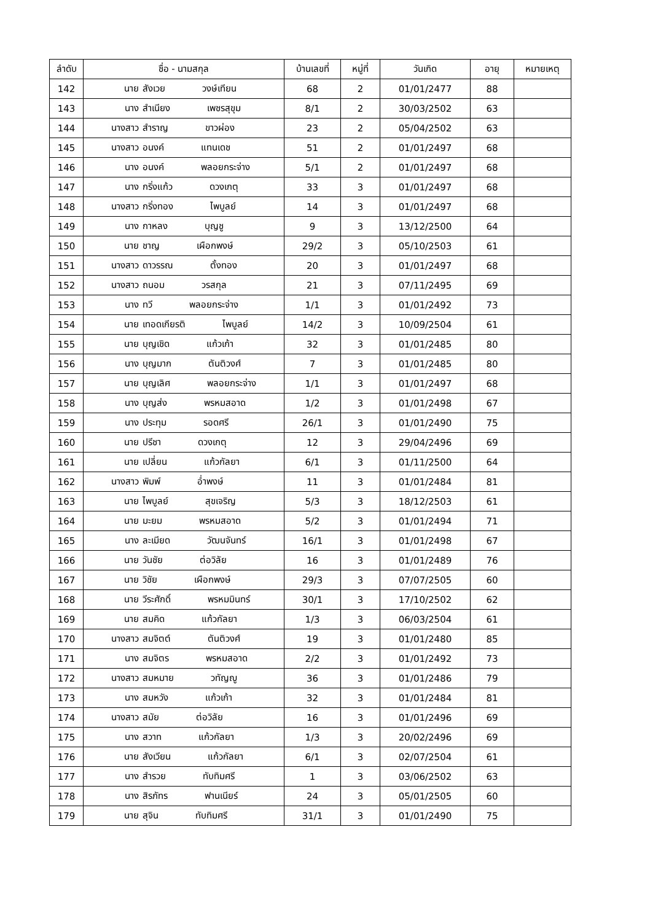| ลำดับ | ชื่อ - นามสกุล | บ้านเลขที่ | หมู่ที่ | วันเกิด | อายุ | หมายเหตุ |
| --- | --- | --- | --- | --- | --- | --- |
| 142 | นาย สังเวย วงษ์เทียน | 68 | 2 | 01/01/2477 | 88 | |
| 143 | นาง สำเนียง เพชรสุขุม | 8/1 | 2 | 30/03/2502 | 63 | |
| 144 | นางสาว สำราญ ขาวผ่อง | 23 | 2 | 05/04/2502 | 63 | |
| 145 | นางสาว อนงค์ แทนเดช | 51 | 2 | 01/01/2497 | 68 | |
| 146 | นาง อนงค์ พลอยกระจ่าง | 5/1 | 2 | 01/01/2497 | 68 | |
| 147 | นาง กริ่งแก้ว ดวงเกตุ | 33 | 3 | 01/01/2497 | 68 | |
| 148 | นางสาว กริ่งทอง ไพบูลย์ | 14 | 3 | 01/01/2497 | 68 | |
| 149 | นาง กาหลง บุญชู | 9 | 3 | 13/12/2500 | 64 | |
| 150 | นาย ชาญ เผือกพงษ์ | 29/2 | 3 | 05/10/2503 | 61 | |
| 151 | นางสาว ดาวรรณ ตั้งทอง | 20 | 3 | 01/01/2497 | 68 | |
| 152 | นางสาว ถนอม วรสกุล | 21 | 3 | 07/11/2495 | 69 | |
| 153 | นาง ทวี พลอยกระจ่าง | 1/1 | 3 | 01/01/2492 | 73 | |
| 154 | นาย เทอดเกียรติ ไพบูลย์ | 14/2 | 3 | 10/09/2504 | 61 | |
| 155 | นาย บุญเชิด แก้วเก้า | 32 | 3 | 01/01/2485 | 80 | |
| 156 | นาง บุญมาก ตันติวงศ์ | 7 | 3 | 01/01/2485 | 80 | |
| 157 | นาย บุญเลิศ พลอยกระจ่าง | 1/1 | 3 | 01/01/2497 | 68 | |
| 158 | นาง บุญส่ง พรหมสอาด | 1/2 | 3 | 01/01/2498 | 67 | |
| 159 | นาง ประทุม รอดศรี | 26/1 | 3 | 01/01/2490 | 75 | |
| 160 | นาย ปรีชา ดวงเกตุ | 12 | 3 | 29/04/2496 | 69 | |
| 161 | นาย เปลี่ยน แก้วกัลยา | 6/1 | 3 | 01/11/2500 | 64 | |
| 162 | นางสาว พิมพ์ อ่ำพงษ์ | 11 | 3 | 01/01/2484 | 81 | |
| 163 | นาย ไพบูลย์ สุขเจริญ | 5/3 | 3 | 18/12/2503 | 61 | |
| 164 | นาย มะยม พรหมสอาด | 5/2 | 3 | 01/01/2494 | 71 | |
| 165 | นาง ละเมียด วัฒนจันทร์ | 16/1 | 3 | 01/01/2498 | 67 | |
| 166 | นาย วันชัย ต่อวิลัย | 16 | 3 | 01/01/2489 | 76 | |
| 167 | นาย วิชัย เผือกพงษ์ | 29/3 | 3 | 07/07/2505 | 60 | |
| 168 | นาย วีระศักดิ์ พรหมมินทร์ | 30/1 | 3 | 17/10/2502 | 62 | |
| 169 | นาย สมคิด แก้วกัลยา | 1/3 | 3 | 06/03/2504 | 61 | |
| 170 | นางสาว สมจิตต์ ตันติวงศ์ | 19 | 3 | 01/01/2480 | 85 | |
| 171 | นาง สมจิตร พรหมสอาด | 2/2 | 3 | 01/01/2492 | 73 | |
| 172 | นางสาว สมหมาย วทัญญู | 36 | 3 | 01/01/2486 | 79 | |
| 173 | นาง สมหวัง แก้วเก้า | 32 | 3 | 01/01/2484 | 81 | |
| 174 | นางสาว สมัย ต่อวิลัย | 16 | 3 | 01/01/2496 | 69 | |
| 175 | นาง สวาท แก้วกัลยา | 1/3 | 3 | 20/02/2496 | 69 | |
| 176 | นาย สังเวียน แก้วกัลยา | 6/1 | 3 | 02/07/2504 | 61 | |
| 177 | นาง สำรวย ทับทิมศรี | 1 | 3 | 03/06/2502 | 63 | |
| 178 | นาง สิรภัทร ฟานเนียร์ | 24 | 3 | 05/01/2505 | 60 | |
| 179 | นาย สุจิน ทับทิมศรี | 31/1 | 3 | 01/01/2490 | 75 | |